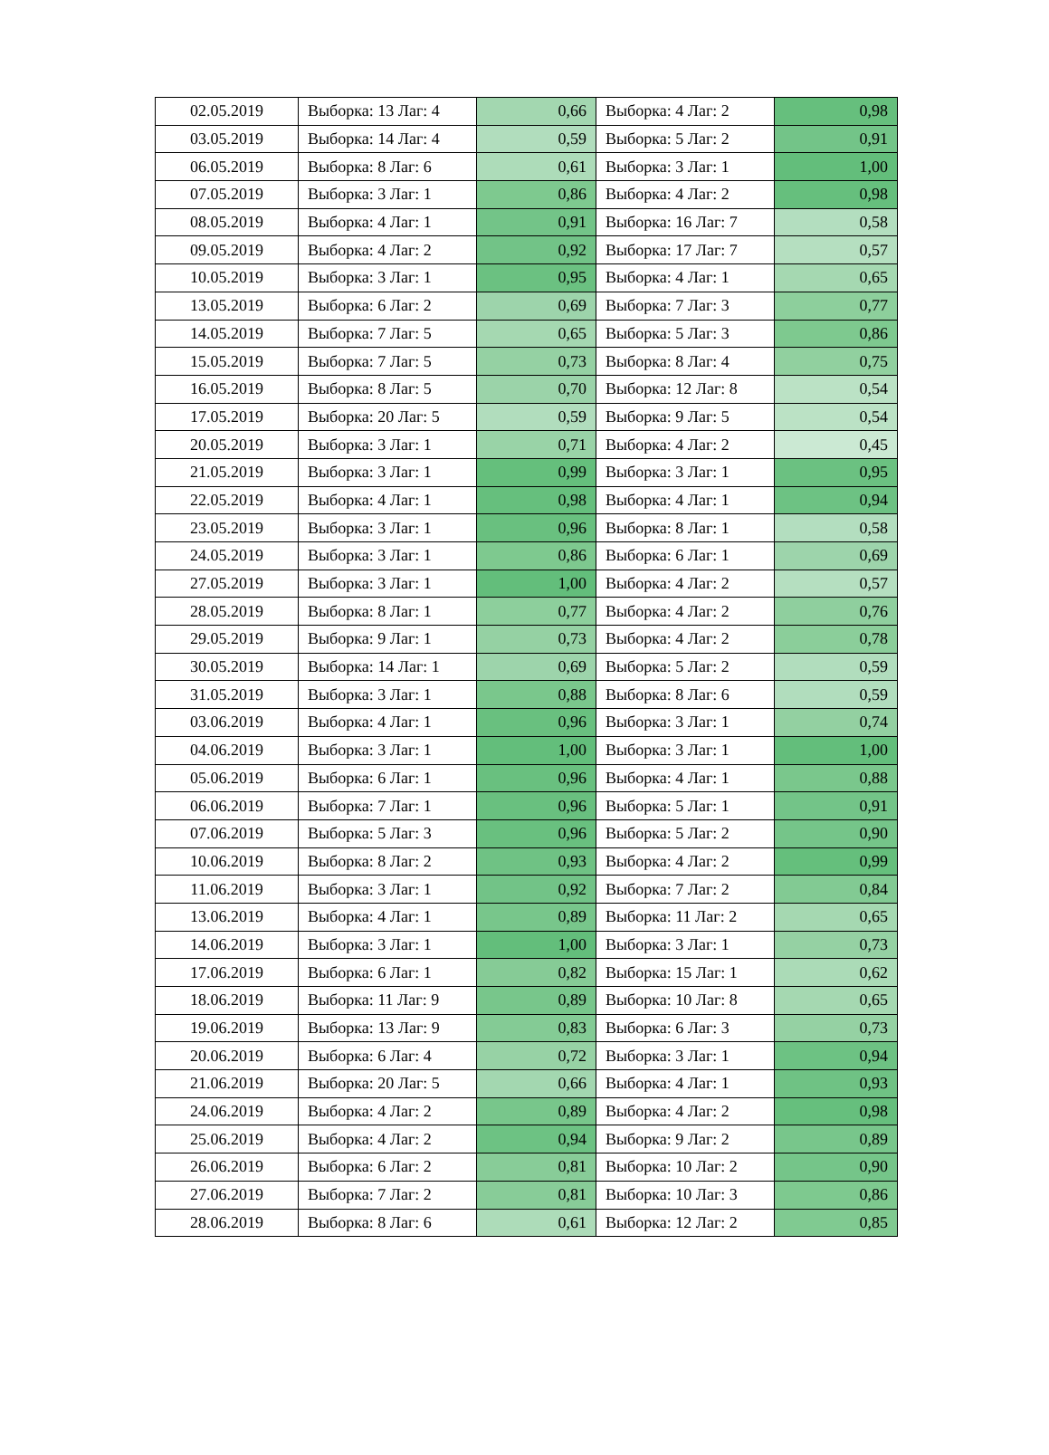| 02.05.2019 | Выборка: 13 Лаг: 4 | 0,66 | Выборка: 4 Лаг: 2 | 0,98 |
| 03.05.2019 | Выборка: 14 Лаг: 4 | 0,59 | Выборка: 5 Лаг: 2 | 0,91 |
| 06.05.2019 | Выборка: 8 Лаг: 6 | 0,61 | Выборка: 3 Лаг: 1 | 1,00 |
| 07.05.2019 | Выборка: 3 Лаг: 1 | 0,86 | Выборка: 4 Лаг: 2 | 0,98 |
| 08.05.2019 | Выборка: 4 Лаг: 1 | 0,91 | Выборка: 16 Лаг: 7 | 0,58 |
| 09.05.2019 | Выборка: 4 Лаг: 2 | 0,92 | Выборка: 17 Лаг: 7 | 0,57 |
| 10.05.2019 | Выборка: 3 Лаг: 1 | 0,95 | Выборка: 4 Лаг: 1 | 0,65 |
| 13.05.2019 | Выборка: 6 Лаг: 2 | 0,69 | Выборка: 7 Лаг: 3 | 0,77 |
| 14.05.2019 | Выборка: 7 Лаг: 5 | 0,65 | Выборка: 5 Лаг: 3 | 0,86 |
| 15.05.2019 | Выборка: 7 Лаг: 5 | 0,73 | Выборка: 8 Лаг: 4 | 0,75 |
| 16.05.2019 | Выборка: 8 Лаг: 5 | 0,70 | Выборка: 12 Лаг: 8 | 0,54 |
| 17.05.2019 | Выборка: 20 Лаг: 5 | 0,59 | Выборка: 9 Лаг: 5 | 0,54 |
| 20.05.2019 | Выборка: 3 Лаг: 1 | 0,71 | Выборка: 4 Лаг: 2 | 0,45 |
| 21.05.2019 | Выборка: 3 Лаг: 1 | 0,99 | Выборка: 3 Лаг: 1 | 0,95 |
| 22.05.2019 | Выборка: 4 Лаг: 1 | 0,98 | Выборка: 4 Лаг: 1 | 0,94 |
| 23.05.2019 | Выборка: 3 Лаг: 1 | 0,96 | Выборка: 8 Лаг: 1 | 0,58 |
| 24.05.2019 | Выборка: 3 Лаг: 1 | 0,86 | Выборка: 6 Лаг: 1 | 0,69 |
| 27.05.2019 | Выборка: 3 Лаг: 1 | 1,00 | Выборка: 4 Лаг: 2 | 0,57 |
| 28.05.2019 | Выборка: 8 Лаг: 1 | 0,77 | Выборка: 4 Лаг: 2 | 0,76 |
| 29.05.2019 | Выборка: 9 Лаг: 1 | 0,73 | Выборка: 4 Лаг: 2 | 0,78 |
| 30.05.2019 | Выборка: 14 Лаг: 1 | 0,69 | Выборка: 5 Лаг: 2 | 0,59 |
| 31.05.2019 | Выборка: 3 Лаг: 1 | 0,88 | Выборка: 8 Лаг: 6 | 0,59 |
| 03.06.2019 | Выборка: 4 Лаг: 1 | 0,96 | Выборка: 3 Лаг: 1 | 0,74 |
| 04.06.2019 | Выборка: 3 Лаг: 1 | 1,00 | Выборка: 3 Лаг: 1 | 1,00 |
| 05.06.2019 | Выборка: 6 Лаг: 1 | 0,96 | Выборка: 4 Лаг: 1 | 0,88 |
| 06.06.2019 | Выборка: 7 Лаг: 1 | 0,96 | Выборка: 5 Лаг: 1 | 0,91 |
| 07.06.2019 | Выборка: 5 Лаг: 3 | 0,96 | Выборка: 5 Лаг: 2 | 0,90 |
| 10.06.2019 | Выборка: 8 Лаг: 2 | 0,93 | Выборка: 4 Лаг: 2 | 0,99 |
| 11.06.2019 | Выборка: 3 Лаг: 1 | 0,92 | Выборка: 7 Лаг: 2 | 0,84 |
| 13.06.2019 | Выборка: 4 Лаг: 1 | 0,89 | Выборка: 11 Лаг: 2 | 0,65 |
| 14.06.2019 | Выборка: 3 Лаг: 1 | 1,00 | Выборка: 3 Лаг: 1 | 0,73 |
| 17.06.2019 | Выборка: 6 Лаг: 1 | 0,82 | Выборка: 15 Лаг: 1 | 0,62 |
| 18.06.2019 | Выборка: 11 Лаг: 9 | 0,89 | Выборка: 10 Лаг: 8 | 0,65 |
| 19.06.2019 | Выборка: 13 Лаг: 9 | 0,83 | Выборка: 6 Лаг: 3 | 0,73 |
| 20.06.2019 | Выборка: 6 Лаг: 4 | 0,72 | Выборка: 3 Лаг: 1 | 0,94 |
| 21.06.2019 | Выборка: 20 Лаг: 5 | 0,66 | Выборка: 4 Лаг: 1 | 0,93 |
| 24.06.2019 | Выборка: 4 Лаг: 2 | 0,89 | Выборка: 4 Лаг: 2 | 0,98 |
| 25.06.2019 | Выборка: 4 Лаг: 2 | 0,94 | Выборка: 9 Лаг: 2 | 0,89 |
| 26.06.2019 | Выборка: 6 Лаг: 2 | 0,81 | Выборка: 10 Лаг: 2 | 0,90 |
| 27.06.2019 | Выборка: 7 Лаг: 2 | 0,81 | Выборка: 10 Лаг: 3 | 0,86 |
| 28.06.2019 | Выборка: 8 Лаг: 6 | 0,61 | Выборка: 12 Лаг: 2 | 0,85 |